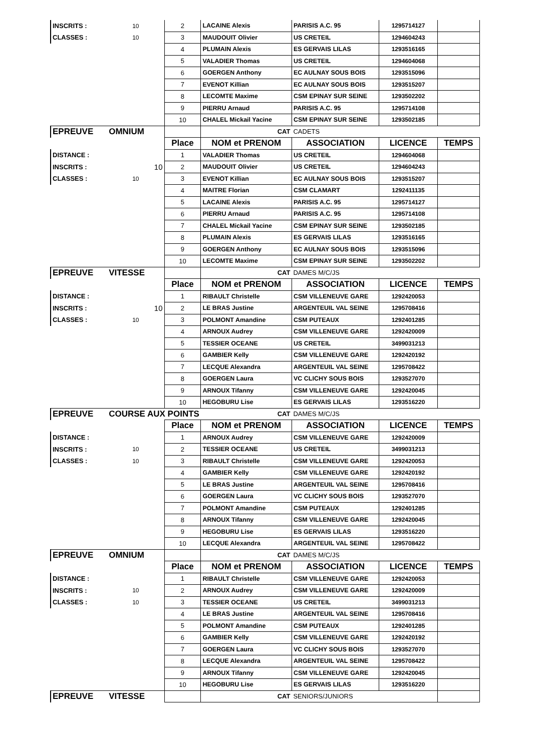| INSCRITS : | 10 | 2 | LACAINE Alexis | PARISIS A.C. 95 | 1295714127 | |
| CLASSES : | 10 | 3 | MAUDOUIT Olivier | US CRETEIL | 1294604243 | |
| | | 4 | PLUMAIN Alexis | ES GERVAIS LILAS | 1293516165 | |
| | | 5 | VALADIER Thomas | US CRETEIL | 1294604068 | |
| | | 6 | GOERGEN Anthony | EC AULNAY SOUS BOIS | 1293515096 | |
| | | 7 | EVENOT Killian | EC AULNAY SOUS BOIS | 1293515207 | |
| | | 8 | LECOMTE Maxime | CSM EPINAY SUR SEINE | 1293502202 | |
| | | 9 | PIERRU Arnaud | PARISIS A.C. 95 | 1295714108 | |
| | | 10 | CHALEL Mickail Yacine | CSM EPINAY SUR SEINE | 1293502185 | |
| EPREUVE | OMNIUM | | CAT | CADETS | | |
| | | Place | NOM et PRENOM | ASSOCIATION | LICENCE | TEMPS |
| DISTANCE : | | 1 | VALADIER Thomas | US CRETEIL | 1294604068 | |
| INSCRITS : | 10 | 2 | MAUDOUIT Olivier | US CRETEIL | 1294604243 | |
| CLASSES : | 10 | 3 | EVENOT Killian | EC AULNAY SOUS BOIS | 1293515207 | |
| | | 4 | MAITRE Florian | CSM CLAMART | 1292411135 | |
| | | 5 | LACAINE Alexis | PARISIS A.C. 95 | 1295714127 | |
| | | 6 | PIERRU Arnaud | PARISIS A.C. 95 | 1295714108 | |
| | | 7 | CHALEL Mickail Yacine | CSM EPINAY SUR SEINE | 1293502185 | |
| | | 8 | PLUMAIN Alexis | ES GERVAIS LILAS | 1293516165 | |
| | | 9 | GOERGEN Anthony | EC AULNAY SOUS BOIS | 1293515096 | |
| | | 10 | LECOMTE Maxime | CSM EPINAY SUR SEINE | 1293502202 | |
| EPREUVE | VITESSE | | CAT | DAMES M/C/JS | | |
| | | Place | NOM et PRENOM | ASSOCIATION | LICENCE | TEMPS |
| DISTANCE : | | 1 | RIBAULT Christelle | CSM VILLENEUVE GARE | 1292420053 | |
| INSCRITS : | 10 | 2 | LE BRAS Justine | ARGENTEUIL VAL SEINE | 1295708416 | |
| CLASSES : | 10 | 3 | POLMONT Amandine | CSM PUTEAUX | 1292401285 | |
| | | 4 | ARNOUX Audrey | CSM VILLENEUVE GARE | 1292420009 | |
| | | 5 | TESSIER OCEANE | US CRETEIL | 3499031213 | |
| | | 6 | GAMBIER Kelly | CSM VILLENEUVE GARE | 1292420192 | |
| | | 7 | LECQUE Alexandra | ARGENTEUIL VAL SEINE | 1295708422 | |
| | | 8 | GOERGEN Laura | VC CLICHY SOUS BOIS | 1293527070 | |
| | | 9 | ARNOUX Tifanny | CSM VILLENEUVE GARE | 1292420045 | |
| | | 10 | HEGOBURU Lise | ES GERVAIS LILAS | 1293516220 | |
| EPREUVE | COURSE AUX POINTS | | CAT | DAMES M/C/JS | | |
| | | Place | NOM et PRENOM | ASSOCIATION | LICENCE | TEMPS |
| DISTANCE : | | 1 | ARNOUX Audrey | CSM VILLENEUVE GARE | 1292420009 | |
| INSCRITS : | 10 | 2 | TESSIER OCEANE | US CRETEIL | 3499031213 | |
| CLASSES : | 10 | 3 | RIBAULT Christelle | CSM VILLENEUVE GARE | 1292420053 | |
| | | 4 | GAMBIER Kelly | CSM VILLENEUVE GARE | 1292420192 | |
| | | 5 | LE BRAS Justine | ARGENTEUIL VAL SEINE | 1295708416 | |
| | | 6 | GOERGEN Laura | VC CLICHY SOUS BOIS | 1293527070 | |
| | | 7 | POLMONT Amandine | CSM PUTEAUX | 1292401285 | |
| | | 8 | ARNOUX Tifanny | CSM VILLENEUVE GARE | 1292420045 | |
| | | 9 | HEGOBURU Lise | ES GERVAIS LILAS | 1293516220 | |
| | | 10 | LECQUE Alexandra | ARGENTEUIL VAL SEINE | 1295708422 | |
| EPREUVE | OMNIUM | | CAT | DAMES M/C/JS | | |
| | | Place | NOM et PRENOM | ASSOCIATION | LICENCE | TEMPS |
| DISTANCE : | | 1 | RIBAULT Christelle | CSM VILLENEUVE GARE | 1292420053 | |
| INSCRITS : | 10 | 2 | ARNOUX Audrey | CSM VILLENEUVE GARE | 1292420009 | |
| CLASSES : | 10 | 3 | TESSIER OCEANE | US CRETEIL | 3499031213 | |
| | | 4 | LE BRAS Justine | ARGENTEUIL VAL SEINE | 1295708416 | |
| | | 5 | POLMONT Amandine | CSM PUTEAUX | 1292401285 | |
| | | 6 | GAMBIER Kelly | CSM VILLENEUVE GARE | 1292420192 | |
| | | 7 | GOERGEN Laura | VC CLICHY SOUS BOIS | 1293527070 | |
| | | 8 | LECQUE Alexandra | ARGENTEUIL VAL SEINE | 1295708422 | |
| | | 9 | ARNOUX Tifanny | CSM VILLENEUVE GARE | 1292420045 | |
| | | 10 | HEGOBURU Lise | ES GERVAIS LILAS | 1293516220 | |
| EPREUVE | VITESSE | | CAT | SENIORS/JUNIORS | | |